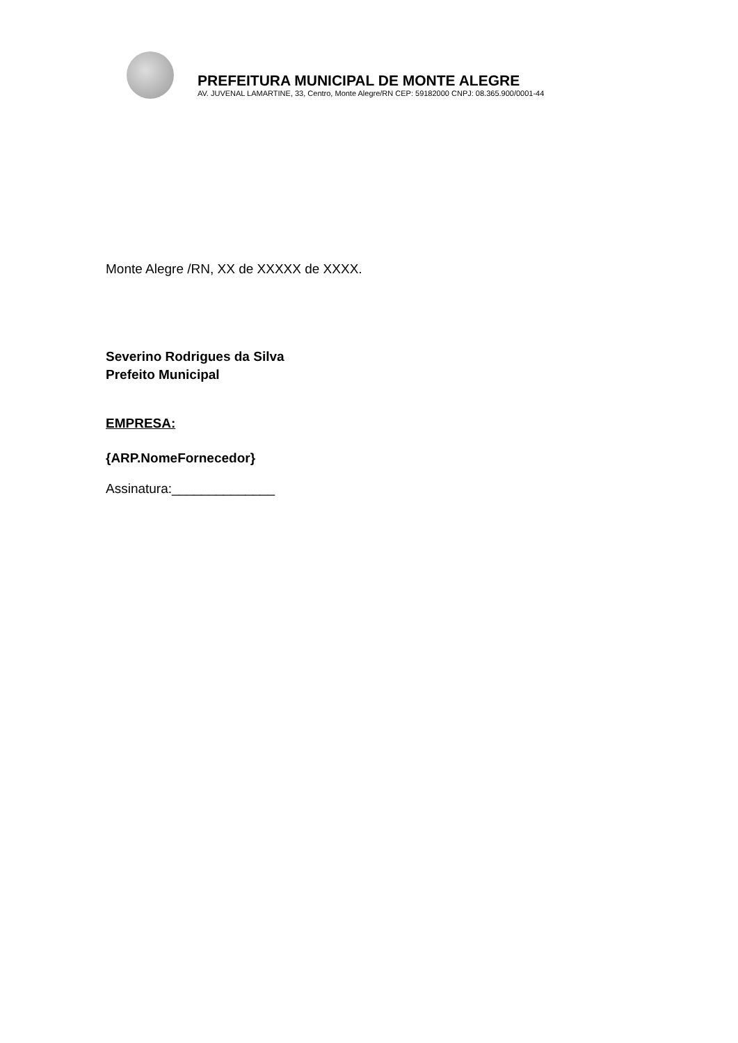PREFEITURA MUNICIPAL DE MONTE ALEGRE
AV. JUVENAL LAMARTINE, 33, Centro, Monte Alegre/RN CEP: 59182000 CNPJ: 08.365.900/0001-44
Monte Alegre /RN, XX de XXXXX de XXXX.
Severino Rodrigues da Silva
Prefeito Municipal
EMPRESA:
{ARP.NomeFornecedor}
Assinatura:______________